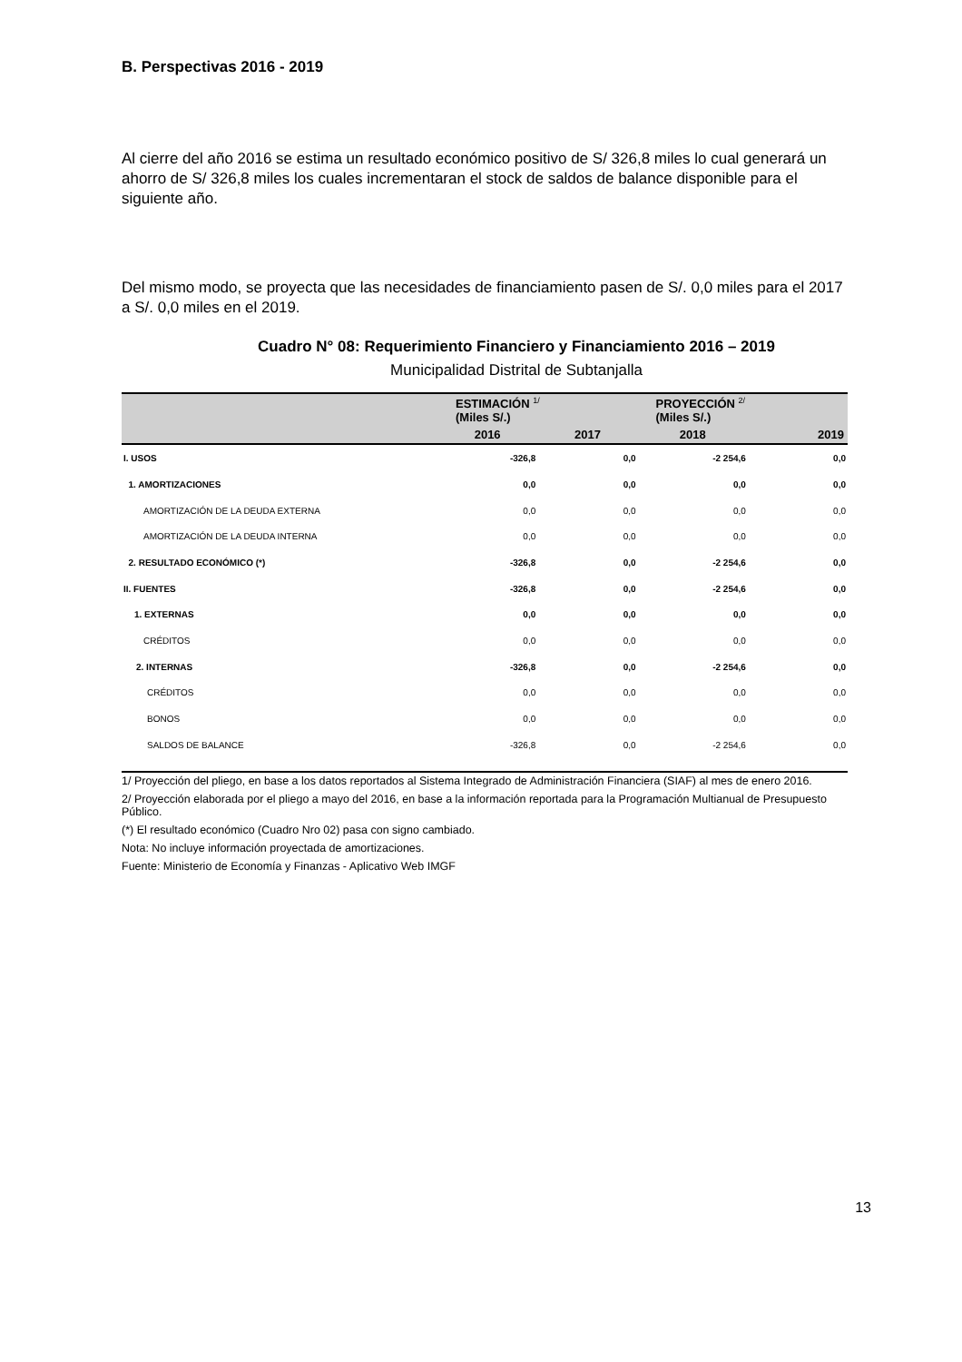B. Perspectivas 2016 - 2019
Al cierre del año 2016 se estima un resultado económico positivo de S/ 326,8 miles lo cual generará un ahorro de S/ 326,8 miles los cuales incrementaran el stock de saldos de balance disponible para el siguiente año.
Del mismo modo, se proyecta que las necesidades de financiamiento pasen de S/. 0,0 miles para el 2017 a S/. 0,0 miles en el 2019.
Cuadro N° 08: Requerimiento Financiero y Financiamiento 2016 – 2019
Municipalidad Distrital de Subtanjalla
| | ESTIMACIÓN <sup>1/</sup> (Miles S/.) | | PROYECCIÓN <sup>2/</sup> (Miles S/.) | |
| --- | --- | --- | --- | --- |
| | 2016 | 2017 | 2018 | 2019 |
| I. USOS | -326,8 | 0,0 | -2 254,6 | 0,0 |
| 1. AMORTIZACIONES | 0,0 | 0,0 | 0,0 | 0,0 |
| AMORTIZACIÓN DE LA DEUDA EXTERNA | 0,0 | 0,0 | 0,0 | 0,0 |
| AMORTIZACIÓN DE LA DEUDA INTERNA | 0,0 | 0,0 | 0,0 | 0,0 |
| 2. RESULTADO ECONÓMICO (*) | -326,8 | 0,0 | -2 254,6 | 0,0 |
| II. FUENTES | -326,8 | 0,0 | -2 254,6 | 0,0 |
| 1. EXTERNAS | 0,0 | 0,0 | 0,0 | 0,0 |
| CRÉDITOS | 0,0 | 0,0 | 0,0 | 0,0 |
| 2. INTERNAS | -326,8 | 0,0 | -2 254,6 | 0,0 |
| CRÉDITOS | 0,0 | 0,0 | 0,0 | 0,0 |
| BONOS | 0,0 | 0,0 | 0,0 | 0,0 |
| SALDOS DE BALANCE | -326,8 | 0,0 | -2 254,6 | 0,0 |
1/ Proyección del pliego, en base a los datos reportados al Sistema Integrado de Administración Financiera (SIAF) al mes de enero 2016.
2/ Proyección elaborada por el pliego a mayo del 2016, en base a la información reportada para la Programación Multianual de Presupuesto Público.
(*) El resultado económico (Cuadro Nro 02) pasa con signo cambiado.
Nota: No incluye información proyectada de amortizaciones.
Fuente: Ministerio de Economía y Finanzas - Aplicativo Web IMGF
13